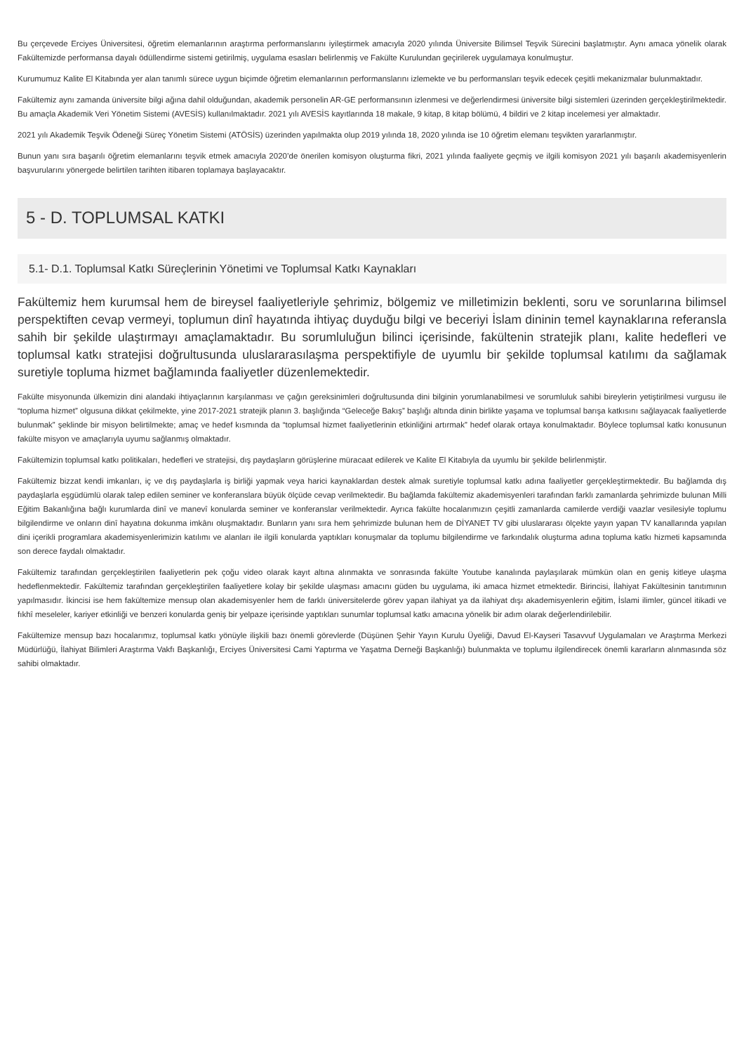Bu çerçevede Erciyes Üniversitesi, öğretim elemanlarının araştırma performanslarını iyileştirmek amacıyla 2020 yılında Üniversite Bilimsel Teşvik Sürecini başlatmıştır. Aynı amaca yönelik olarak Fakültemizde performansa dayalı ödüllendirme sistemi getirilmiş, uygulama esasları belirlenmiş ve Fakülte Kurulundan geçirilerek uygulamaya konulmuştur.
Kurumumuz Kalite El Kitabında yer alan tanımlı sürece uygun biçimde öğretim elemanlarının performanslarını izlemekte ve bu performansları teşvik edecek çeşitli mekanizmalar bulunmaktadır.
Fakültemiz aynı zamanda üniversite bilgi ağına dahil olduğundan, akademik personelin AR-GE performansının izlenmesi ve değerlendirmesi üniversite bilgi sistemleri üzerinden gerçekleştirilmektedir. Bu amaçla Akademik Veri Yönetim Sistemi (AVESİS) kullanılmaktadır. 2021 yılı AVESİS kayıtlarında 18 makale, 9 kitap, 8 kitap bölümü, 4 bildiri ve 2 kitap incelemesi yer almaktadır.
2021 yılı Akademik Teşvik Ödeneği Süreç Yönetim Sistemi (ATÖSİS) üzerinden yapılmakta olup 2019 yılında 18, 2020 yılında ise 10 öğretim elemanı teşvikten yararlanmıştır.
Bunun yanı sıra başarılı öğretim elemanlarını teşvik etmek amacıyla 2020’de önerilen komisyon oluşturma fikri, 2021 yılında faaliyete geçmiş ve ilgili komisyon 2021 yılı başarılı akademisyenlerin başvurularını yönergede belirtilen tarihten itibaren toplamaya başlayacaktır.
5 - D. TOPLUMSAL KATKI
5.1- D.1. Toplumsal Katkı Süreçlerinin Yönetimi ve Toplumsal Katkı Kaynakları
Fakültemiz hem kurumsal hem de bireysel faaliyetleriyle şehrimiz, bölgemiz ve milletimizin beklenti, soru ve sorunlarına bilimsel perspektiften cevap vermeyi, toplumun dinî hayatında ihtiyaç duyduğu bilgi ve beceriyi İslam dininin temel kaynaklarına referansla sahih bir şekilde ulaştırmayı amaçlamaktadır. Bu sorumluluğun bilinci içerisinde, fakültenin stratejik planı, kalite hedefleri ve toplumsal katkı stratejisi doğrultusunda uluslararasılaşma perspektifiyle de uyumlu bir şekilde toplumsal katılımı da sağlamak suretiyle topluma hizmet bağlamında faaliyetler düzenlemektedir.
Fakülte misyonunda ülkemizin dini alandaki ihtiyaçlarının karşılanması ve çağın gereksinimleri doğrultusunda dini bilginin yorumlanabilmesi ve sorumluluk sahibi bireylerin yetiştirilmesi vurgusu ile “topluma hizmet” olgusuna dikkat çekilmekte, yine 2017-2021 stratejik planın 3. başlığında “Geleceğe Bakış” başlığı altında dinin birlikte yaşama ve toplumsal barışa katkısını sağlayacak faaliyetlerde bulunmak” şeklinde bir misyon belirtilmekte; amaç ve hedef kısmında da “toplumsal hizmet faaliyetlerinin etkinliğini artırmak” hedef olarak ortaya konulmaktadır. Böylece toplumsal katkı konusunun fakülte misyon ve amaçlarıyla uyumu sağlanmış olmaktadır.
Fakültemizin toplumsal katkı politikaları, hedefleri ve stratejisi, dış paydaşların görüşlerine müracaat edilerek ve Kalite El Kitabıyla da uyumlu bir şekilde belirlenmiştir.
Fakültemiz bizzat kendi imkanları, iç ve dış paydaşlarla iş birliği yapmak veya harici kaynaklardan destek almak suretiyle toplumsal katkı adına faaliyetler gerçekleştirmektedir. Bu bağlamda dış paydaşlarla eşgüdümlü olarak talep edilen seminer ve konferanslara büyük ölçüde cevap verilmektedir. Bu bağlamda fakültemiz akademisyenleri tarafından farklı zamanlarda şehrimizde bulunan Milli Eğitim Bakanlığına bağlı kurumlarda dinî ve manevî konularda seminer ve konferanslar verilmektedir. Ayrıca fakülte hocalarımızın çeşitli zamanlarda camilerde verdiği vaazlar vesilesiyle toplumu bilgilendirme ve onların dinî hayatına dokunma imkânı oluşmaktadır. Bunların yanı sıra hem şehrimizde bulunan hem de DİYANET TV gibi uluslararası ölçekte yayın yapan TV kanallarında yapılan dini içerikli programlara akademisyenlerimizin katılımı ve alanları ile ilgili konularda yaptıkları konuşmalar da toplumu bilgilendirme ve farkındalık oluşturma adına topluma katkı hizmeti kapsamında son derece faydalı olmaktadır.
Fakültemiz tarafından gerçekleştirilen faaliyetlerin pek çoğu video olarak kayıt altına alınmakta ve sonrasında fakülte Youtube kanalında paylaşılarak mümkün olan en geniş kitleye ulaşma hedeflenmektedir. Fakültemiz tarafından gerçekleştirilen faaliyetlere kolay bir şekilde ulaşması amacını güden bu uygulama, iki amaca hizmet etmektedir. Birincisi, İlahiyat Fakültesinin tanıtımının yapılmasıdır. İkincisi ise hem fakültemize mensup olan akademisyenler hem de farklı üniversitelerde görev yapan ilahiyat ya da ilahiyat dışı akademisyenlerin eğitim, İslami ilimler, güncel itikadi ve fıkhî meseleler, kariyer etkinliği ve benzeri konularda geniş bir yelpaze içerisinde yaptıkları sunumlar toplumsal katkı amacına yönelik bir adım olarak değerlendirilebilir.
Fakültemize mensup bazı hocalarımız, toplumsal katkı yönüyle ilişkili bazı önemli görevlerde (Düşünen Şehir Yayın Kurulu Üyeliği, Davud El-Kayseri Tasavvuf Uygulamaları ve Araştırma Merkezi Müdürlüğü, İlahiyat Bilimleri Araştırma Vakfı Başkanlığı, Erciyes Üniversitesi Cami Yaptırma ve Yaşatma Derneği Başkanlığı) bulunmakta ve toplumu ilgilendirecek önemli kararların alınmasında söz sahibi olmaktadır.